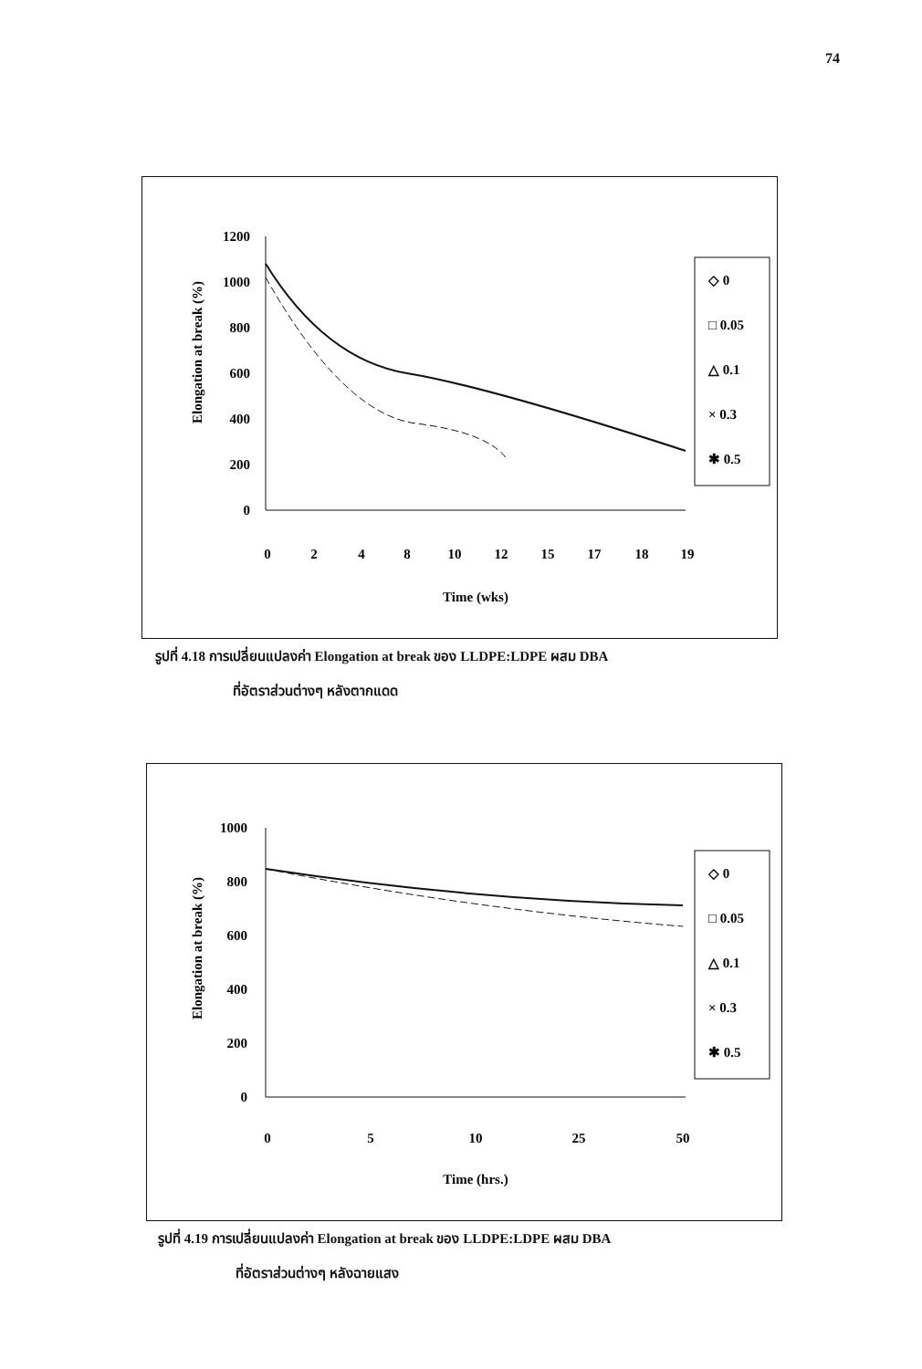74
Elongation at break (%)
1200
1000
800
600
400
200
0
0
2
4
8
10
12
15
17
18
19
Time (wks)
◇ 0
□ 0.05
△ 0.1
× 0.3
✱ 0.5
รูปที่ 4.18 การเปลี่ยนแปลงค่า Elongation at break ของ LLDPE:LDPE ผสม DBA
ที่อัตราส่วนต่างๆ หลังตากแดด
Elongation at break (%)
1000
800
600
400
200
0
0
5
10
25
50
Time (hrs.)
◇ 0
□ 0.05
△ 0.1
× 0.3
✱ 0.5
รูปที่ 4.19 การเปลี่ยนแปลงค่า Elongation at break ของ LLDPE:LDPE ผสม DBA
ที่อัตราส่วนต่างๆ หลังฉายแสง